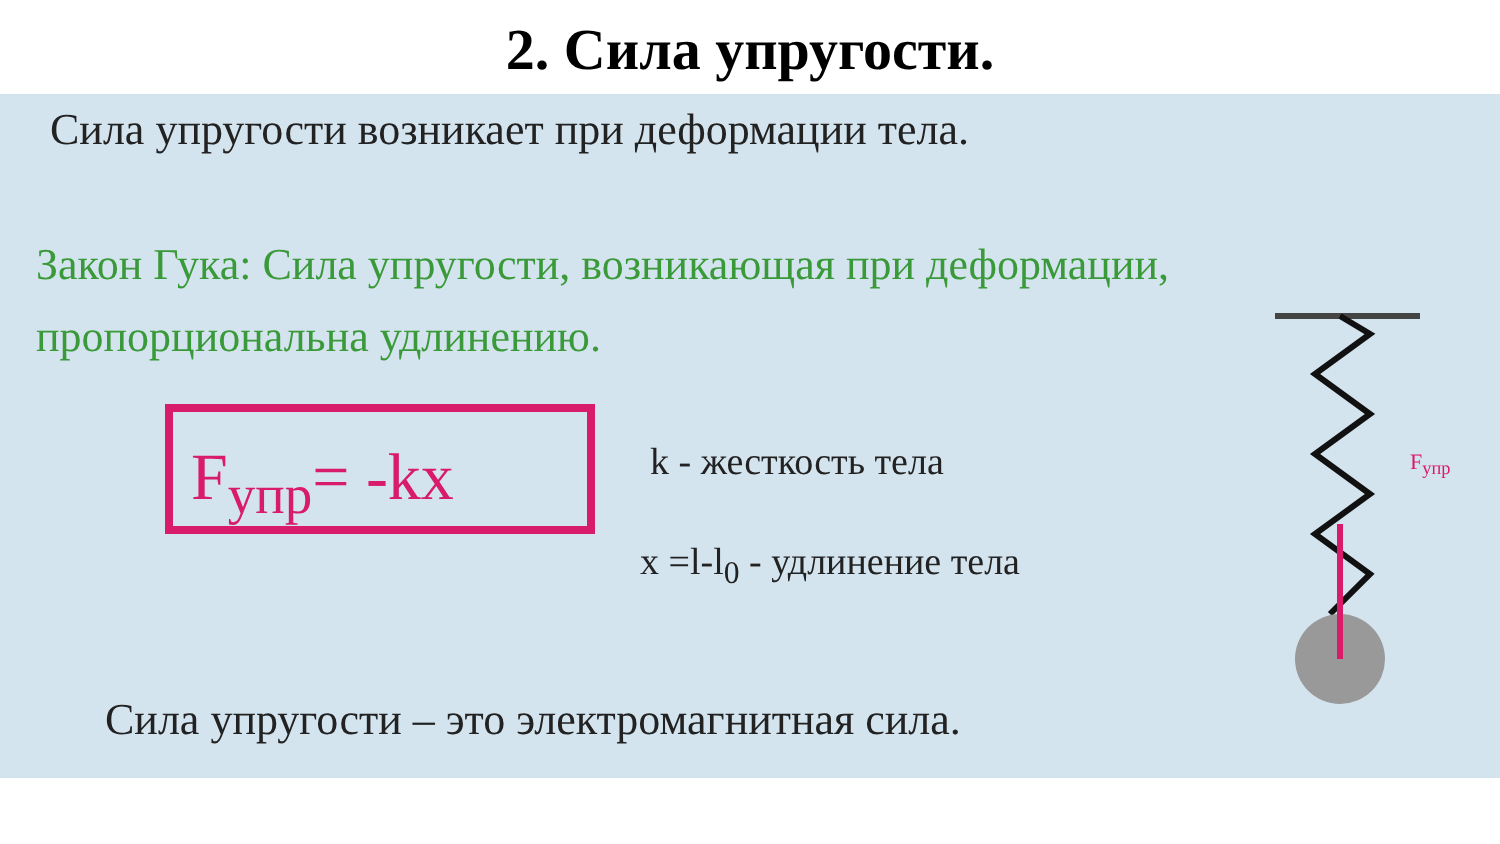2. Сила упругости.
Сила упругости возникает при деформации тела.
Закон Гука: Сила упругости, возникающая при деформации, пропорциональна удлинению.
F<sub>упр</sub>= -kx k - жесткость тела
x =l-l<sub>0</sub> - удлинение тела
F<sub>упр</sub>
Сила упругости – это электромагнитная сила.